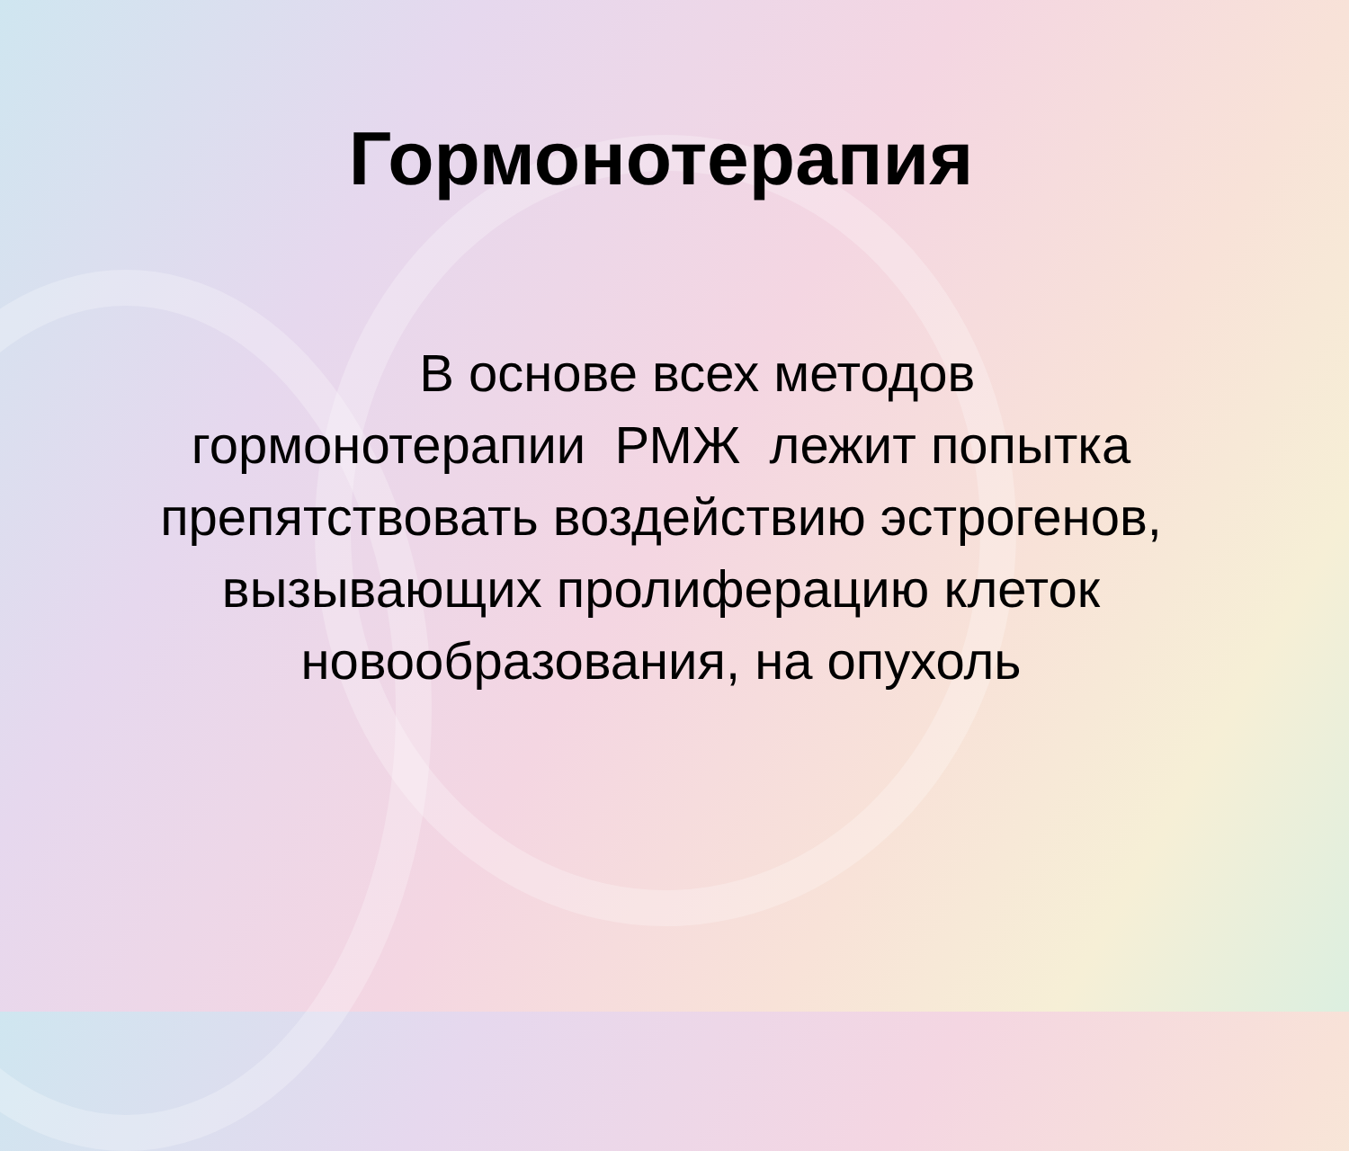Гормонотерапия
В основе всех методов
гормонотерапии РМЖ лежит попытка
препятствовать воздействию эстрогенов,
вызывающих пролиферацию клеток
новообразования, на опухоль